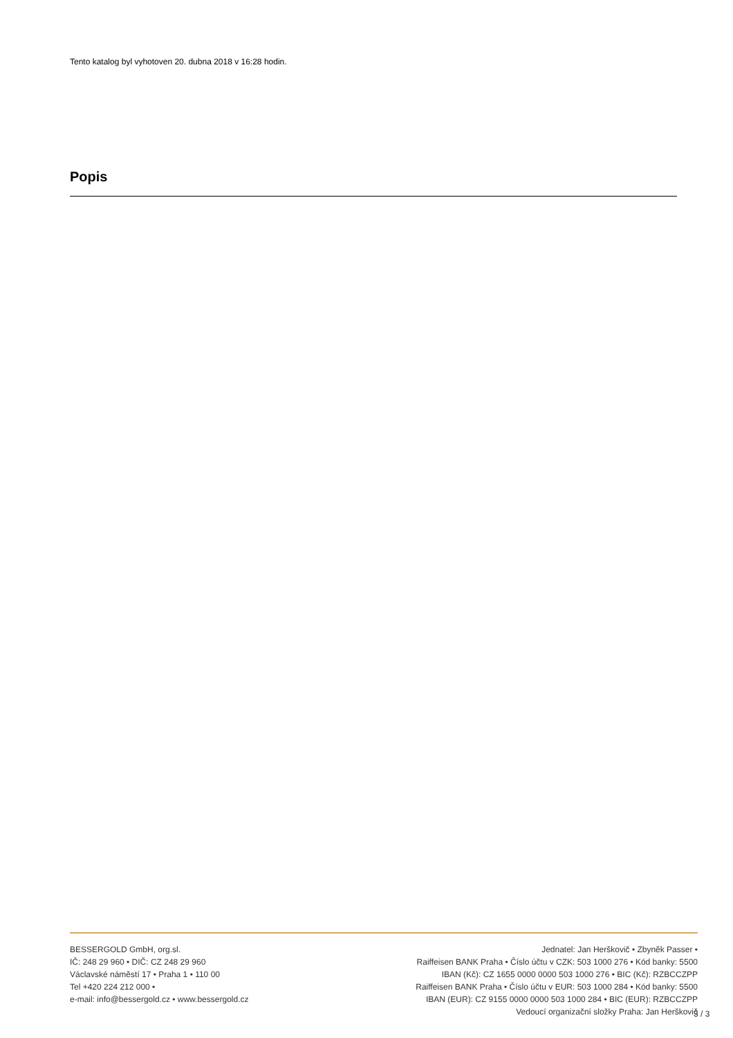Tento katalog byl vyhotoven 20. dubna 2018 v 16:28 hodin.
Popis
BESSERGOLD GmbH, org.sl.
IČ: 248 29 960 • DIČ: CZ 248 29 960
Václavské náměstí 17 • Praha 1 • 110 00
Tel +420 224 212 000 •
e-mail: info@bessergold.cz • www.bessergold.cz
Jednatel: Jan Herškovič • Zbyněk Passer •
Raiffeisen BANK Praha • Číslo účtu v CZK: 503 1000 276 • Kód banky: 5500
IBAN (Kč): CZ 1655 0000 0000 503 1000 276 • BIC (Kč): RZBCCZPP
Raiffeisen BANK Praha • Číslo účtu v EUR: 503 1000 284 • Kód banky: 5500
IBAN (EUR): CZ 9155 0000 0000 503 1000 284 • BIC (EUR): RZBCCZPP
Vedoucí organizační složky Praha: Jan Herškovič
3 / 3